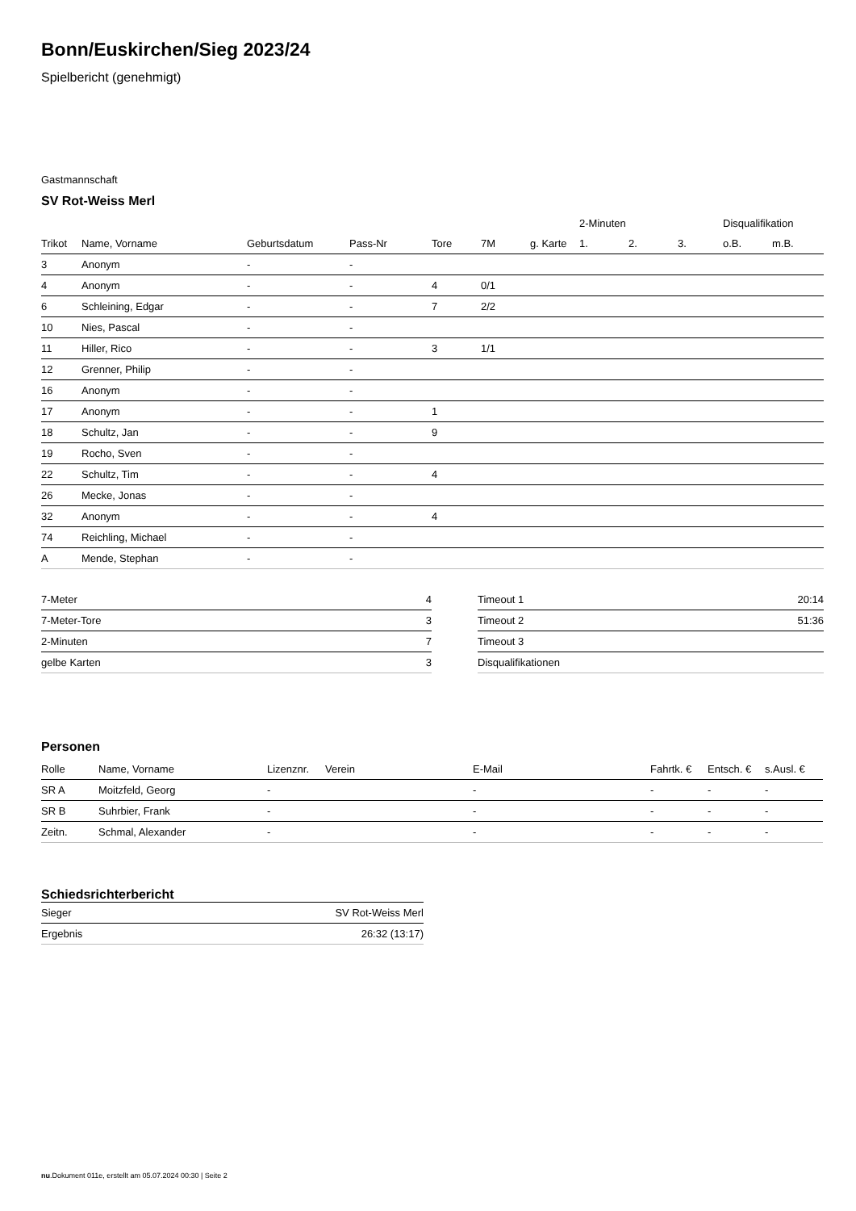Bonn/Euskirchen/Sieg 2023/24
Spielbericht (genehmigt)
Gastmannschaft
SV Rot-Weiss Merl
| | | | | | | | 2-Minuten | | | Disqualifikation | |
| --- | --- | --- | --- | --- | --- | --- | --- | --- | --- | --- | --- |
| Trikot | Name, Vorname | Geburtsdatum | Pass-Nr | Tore | 7M | g. Karte | 1. | 2. | 3. | o.B. | m.B. |
| 3 | Anonym | - | - | | | | | | | | |
| 4 | Anonym | - | - | 4 | 0/1 | | | | | | |
| 6 | Schleining, Edgar | - | - | 7 | 2/2 | | | | | | |
| 10 | Nies, Pascal | - | - | | | | | | | | |
| 11 | Hiller, Rico | - | - | 3 | 1/1 | | | | | | |
| 12 | Grenner, Philip | - | - | | | | | | | | |
| 16 | Anonym | - | - | | | | | | | | |
| 17 | Anonym | - | - | 1 | | | | | | | |
| 18 | Schultz, Jan | - | - | 9 | | | | | | | |
| 19 | Rocho, Sven | - | - | | | | | | | | |
| 22 | Schultz, Tim | - | - | 4 | | | | | | | |
| 26 | Mecke, Jonas | - | - | | | | | | | | |
| 32 | Anonym | - | - | 4 | | | | | | | |
| 74 | Reichling, Michael | - | - | | | | | | | | |
| A | Mende, Stephan | - | - | | | | | | | | |
| 7-Meter | 4 |
| 7-Meter-Tore | 3 |
| 2-Minuten | 7 |
| gelbe Karten | 3 |
| Timeout 1 | 20:14 |
| Timeout 2 | 51:36 |
| Timeout 3 | |
| Disqualifikationen | |
Personen
| Rolle | Name, Vorname | Lizenznr. | Verein | E-Mail | Fahrtk. € | Entsch. € | s.Ausl. € |
| --- | --- | --- | --- | --- | --- | --- | --- |
| SR A | Moitzfeld, Georg | - | | - | - | - | - |
| SR B | Suhrbier, Frank | - | | - | - | - | - |
| Zeitn. | Schmal, Alexander | - | | - | - | - | - |
Schiedsrichterbericht
| Sieger | SV Rot-Weiss Merl |
| Ergebnis | 26:32 (13:17) |
nu.Dokument 011e, erstellt am 05.07.2024 00:30 | Seite 2